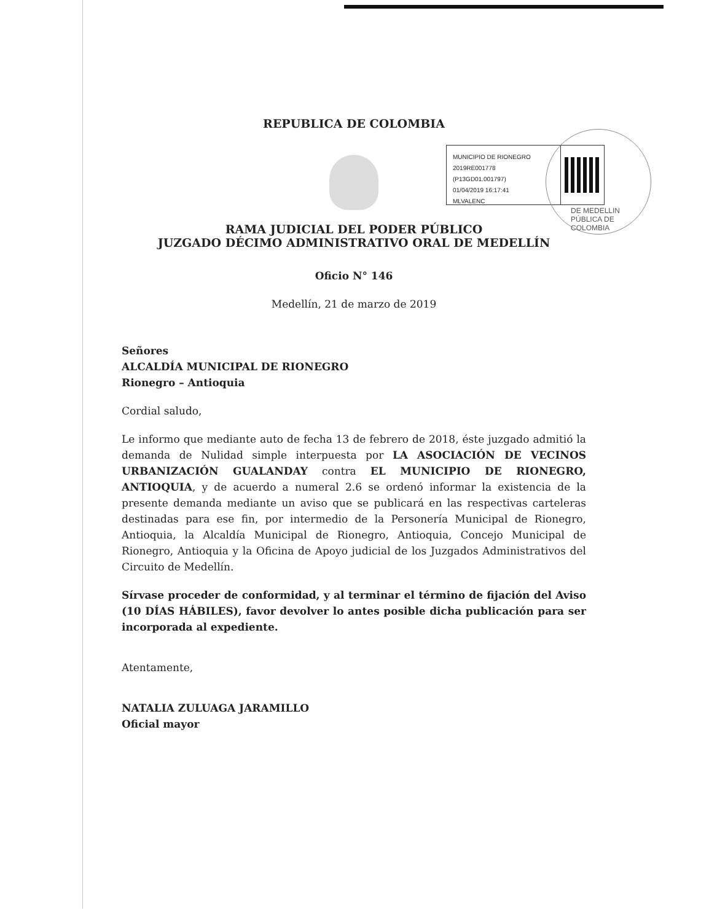MUNICIPIO DE RIONEGRO
2019RE001778
(P13GD01.001797)
01/04/2019 16:17:41
MLVALENC
DE MEDELLIN
PÚBLICA DE COLOMBIA
REPUBLICA DE COLOMBIA
RAMA JUDICIAL DEL PODER PÚBLICO
JUZGADO DÉCIMO ADMINISTRATIVO ORAL DE MEDELLÍN
Oficio N° 146
Medellín, 21 de marzo de 2019
Señores
ALCALDÍA MUNICIPAL DE RIONEGRO
Rionegro – Antioquia
Cordial saludo,
Le informo que mediante auto de fecha 13 de febrero de 2018, éste juzgado admitió la demanda de Nulidad simple interpuesta por LA ASOCIACIÓN DE VECINOS URBANIZACIÓN GUALANDAY contra EL MUNICIPIO DE RIONEGRO, ANTIOQUIA, y de acuerdo a numeral 2.6 se ordenó informar la existencia de la presente demanda mediante un aviso que se publicará en las respectivas carteleras destinadas para ese fin, por intermedio de la Personería Municipal de Rionegro, Antioquia, la Alcaldía Municipal de Rionegro, Antioquia, Concejo Municipal de Rionegro, Antioquia y la Oficina de Apoyo judicial de los Juzgados Administrativos del Circuito de Medellín.
Sírvase proceder de conformidad, y al terminar el término de fijación del Aviso (10 DÍAS HÁBILES), favor devolver lo antes posible dicha publicación para ser incorporada al expediente.
Atentamente,
NATALIA ZULUAGA JARAMILLO
Oficial mayor